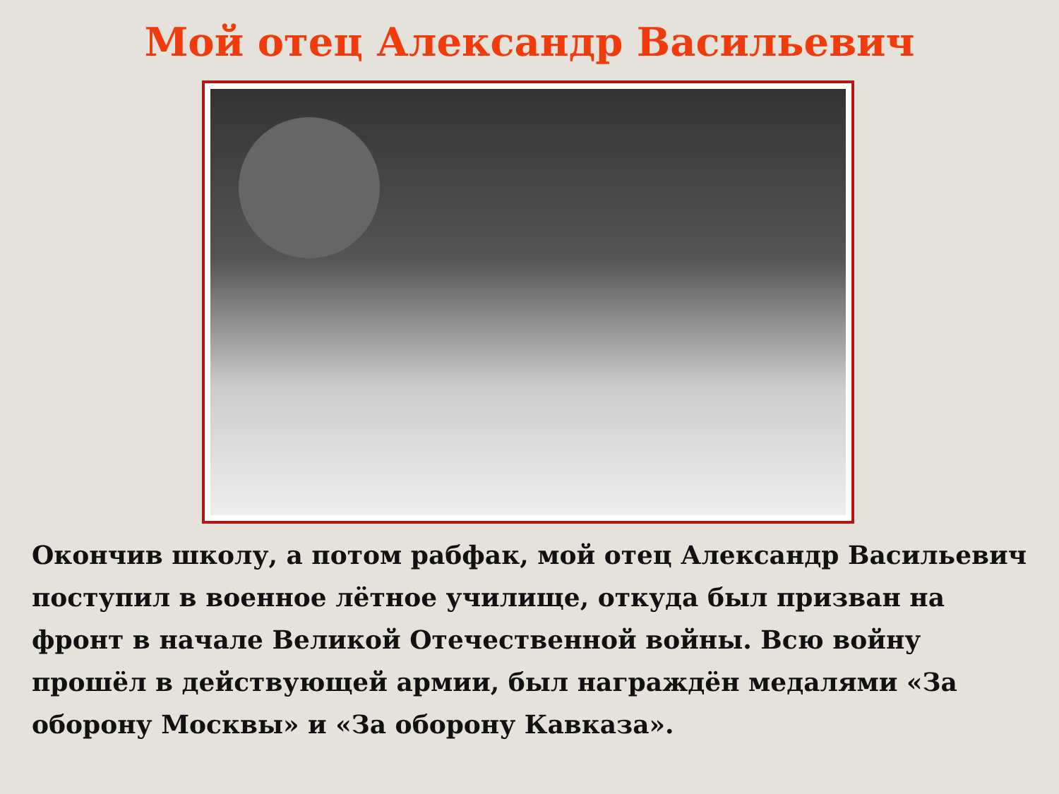Мой отец Александр Васильевич
Окончив школу, а потом рабфак, мой отец Александр Васильевич поступил в военное лётное училище, откуда был призван на фронт в начале Великой Отечественной войны. Всю войну прошёл в действующей армии, был награждён медалями «За оборону Москвы» и «За оборону Кавказа».